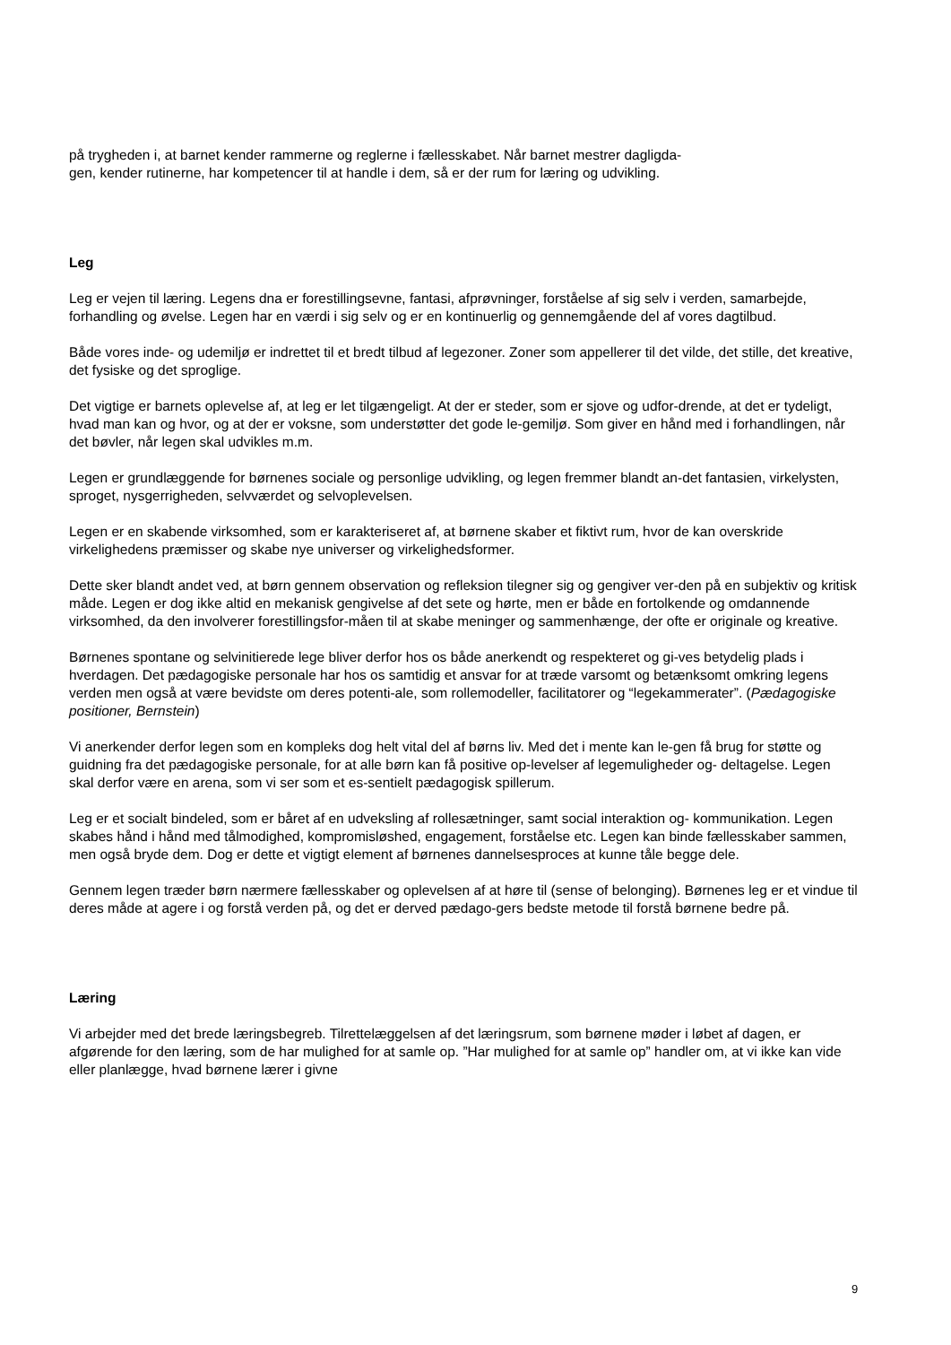på trygheden i, at barnet kender rammerne og reglerne i fællesskabet. Når barnet mestrer dagligda-
gen, kender rutinerne, har kompetencer til at handle i dem, så er der rum for læring og udvikling.
Leg
Leg er vejen til læring. Legens dna er forestillingsevne, fantasi, afprøvninger, forståelse af sig selv i verden, samarbejde, forhandling og øvelse. Legen har en værdi i sig selv og er en kontinuerlig og gennemgående del af vores dagtilbud.
Både vores inde- og udemiljø er indrettet til et bredt tilbud af legezoner. Zoner som appellerer til det vilde, det stille, det kreative, det fysiske og det sproglige.
Det vigtige er barnets oplevelse af, at leg er let tilgængeligt. At der er steder, som er sjove og udfor-drende, at det er tydeligt, hvad man kan og hvor, og at der er voksne, som understøtter det gode le-gemiljø. Som giver en hånd med i forhandlingen, når det bøvler, når legen skal udvikles m.m.
Legen er grundlæggende for børnenes sociale og personlige udvikling, og legen fremmer blandt an-det fantasien, virkelysten, sproget, nysgerrigheden, selvværdet og selvoplevelsen.
Legen er en skabende virksomhed, som er karakteriseret af, at børnene skaber et fiktivt rum, hvor de kan overskride virkelighedens præmisser og skabe nye universer og virkelighedsformer.
Dette sker blandt andet ved, at børn gennem observation og refleksion tilegner sig og gengiver ver-den på en subjektiv og kritisk måde. Legen er dog ikke altid en mekanisk gengivelse af det sete og hørte, men er både en fortolkende og omdannende virksomhed, da den involverer forestillingsfor-måen til at skabe meninger og sammenhænge, der ofte er originale og kreative.
Børnenes spontane og selvinitierede lege bliver derfor hos os både anerkendt og respekteret og gi-ves betydelig plads i hverdagen. Det pædagogiske personale har hos os samtidig et ansvar for at træde varsomt og betænksomt omkring legens verden men også at være bevidste om deres potenti-ale, som rollemodeller, facilitatorer og “legekammerater”. (Pædagogiske positioner, Bernstein)
Vi anerkender derfor legen som en kompleks dog helt vital del af børns liv. Med det i mente kan le-gen få brug for støtte og guidning fra det pædagogiske personale, for at alle børn kan få positive op-levelser af legemuligheder og- deltagelse. Legen skal derfor være en arena, som vi ser som et es-sentielt pædagogisk spillerum.
Leg er et socialt bindeled, som er båret af en udveksling af rollesætninger, samt social interaktion og- kommunikation. Legen skabes hånd i hånd med tålmodighed, kompromisløshed, engagement, forståelse etc. Legen kan binde fællesskaber sammen, men også bryde dem. Dog er dette et vigtigt element af børnenes dannelsesproces at kunne tåle begge dele.
Gennem legen træder børn nærmere fællesskaber og oplevelsen af at høre til (sense of belonging). Børnenes leg er et vindue til deres måde at agere i og forstå verden på, og det er derved pædago-gers bedste metode til forstå børnene bedre på.
Læring
Vi arbejder med det brede læringsbegreb. Tilrettelæggelsen af det læringsrum, som børnene møder i løbet af dagen, er afgørende for den læring, som de har mulighed for at samle op. ”Har mulighed for at samle op” handler om, at vi ikke kan vide eller planlægge, hvad børnene lærer i givne
9